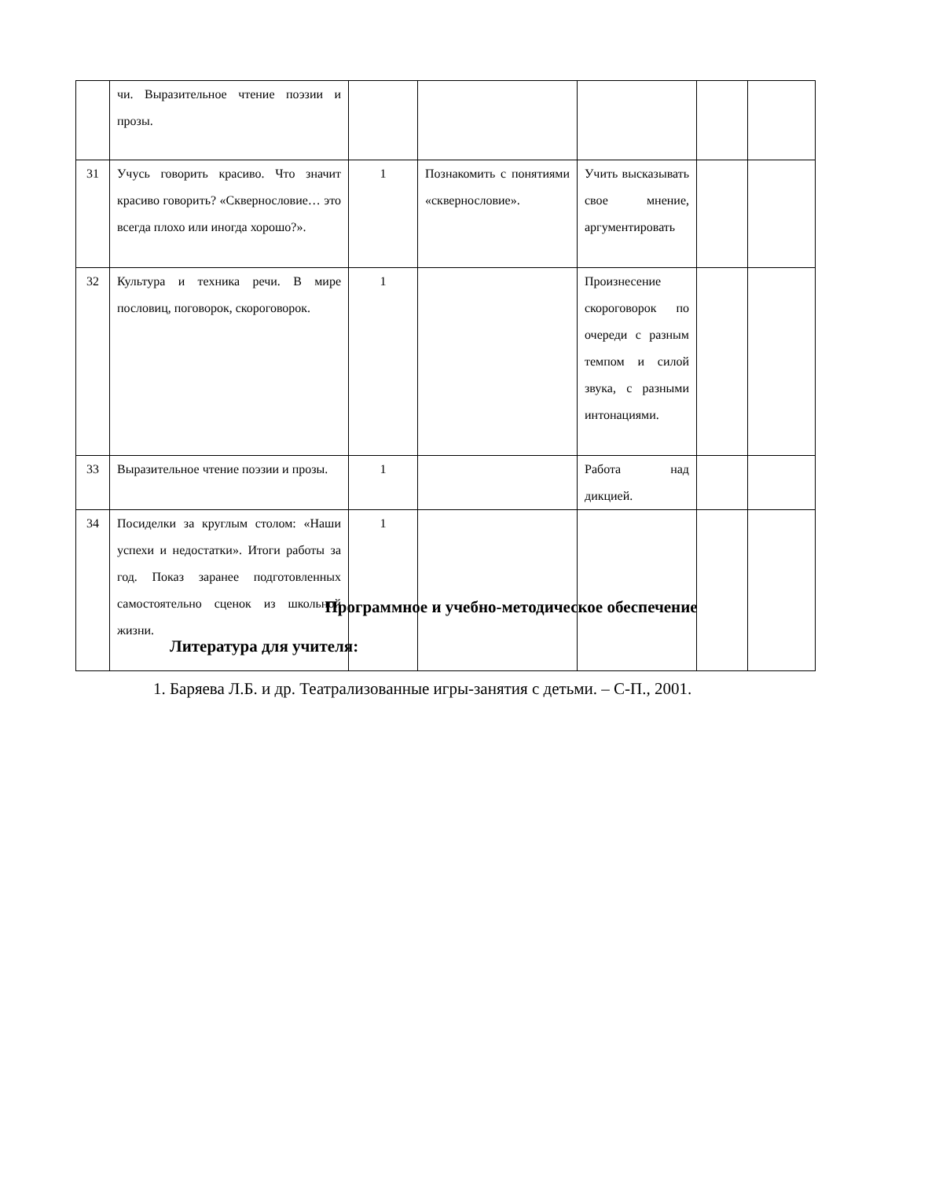| | чи. Выразительное чтение поэзии и прозы. | | | | | |
| 31 | Учусь говорить красиво. Что значит красиво говорить? «Сквернословие… это всегда плохо или иногда хорошо?». | 1 | Познакомить с понятиями «сквернословие». | Учить высказывать свое мнение, аргументировать | | |
| 32 | Культура и техника речи. В мире пословиц, поговорок, скороговорок. | 1 | | Произнесение скороговорок по очереди с разным темпом и силой звука, с разными интонациями. | | |
| 33 | Выразительное чтение поэзии и прозы. | 1 | | Работа над дикцией. | | |
| 34 | Посиделки за круглым столом: «Наши успехи и недостатки». Итоги работы за год. Показ заранее подготовленных самостоятельно сценок из школьной жизни. | 1 | | | | |
Программное и учебно-методическое обеспечение
Литература для учителя:
1. Баряева Л.Б. и др. Театрализованные игры-занятия с детьми. – С-П., 2001.